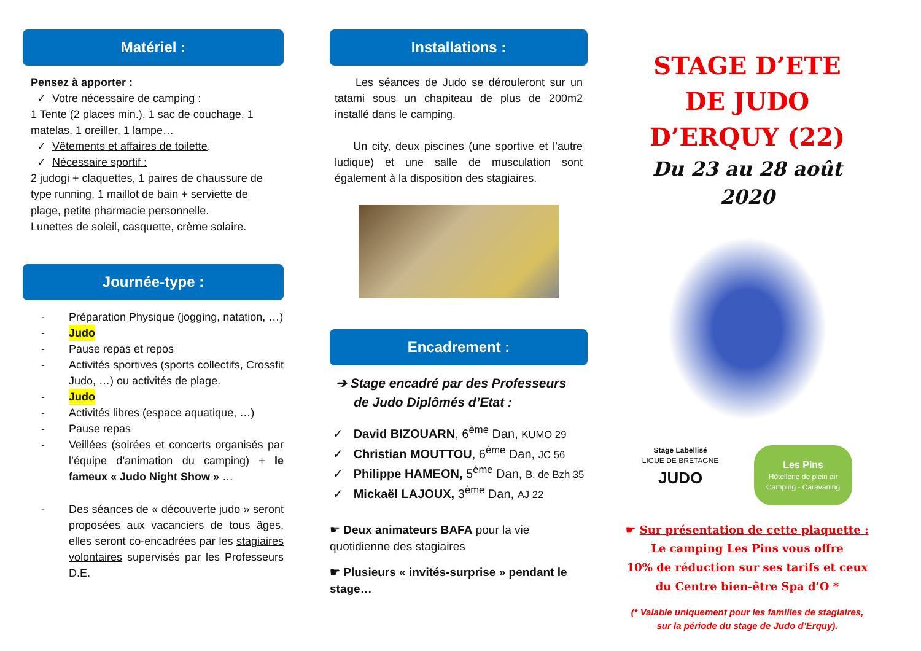Matériel :
Pensez à apporter :
✓ Votre nécessaire de camping :
1 Tente (2 places min.), 1 sac de couchage, 1 matelas, 1 oreiller, 1 lampe…
✓ Vêtements et affaires de toilette.
✓ Nécessaire sportif :
2 judogi + claquettes, 1 paires de chaussure de type running, 1 maillot de bain + serviette de plage, petite pharmacie personnelle.
Lunettes de soleil, casquette, crème solaire.
Journée-type :
- Préparation Physique (jogging, natation, …)
- Judo
- Pause repas et repos
- Activités sportives (sports collectifs, Crossfit Judo, …) ou activités de plage.
- Judo
- Activités libres (espace aquatique, …)
- Pause repas
- Veillées (soirées et concerts organisés par l’équipe d’animation du camping) + le fameux « Judo Night Show » …
- Des séances de « découverte judo » seront proposées aux vacanciers de tous âges, elles seront co-encadrées par les stagiaires volontaires supervisés par les Professeurs D.E.
Installations :
Les séances de Judo se dérouleront sur un tatami sous un chapiteau de plus de 200m2 installé dans le camping.
Un city, deux piscines (une sportive et l’autre ludique) et une salle de musculation sont également à la disposition des stagiaires.
Encadrement :
➔ Stage encadré par des Professeurs
de Judo Diplômés d’Etat :
✓ David BIZOUARN, 6<sup>ème</sup> Dan, KUMO 29
✓ Christian MOUTTOU, 6<sup>ème</sup> Dan, JC 56
✓ Philippe HAMEON, 5<sup>ème</sup> Dan, B. de Bzh 35
✓ Mickaël LAJOUX, 3<sup>ème</sup> Dan, AJ 22
☛ Deux animateurs BAFA pour la vie quotidienne des stagiaires
☛ Plusieurs « invités-surprise » pendant le stage…
STAGE D’ETE
DE JUDO
D’ERQUY (22)
Du 23 au 28 août 2020
Stage Labellisé
LIGUE DE BRETAGNE
JUDO
Les Pins
Hôtellerie de plein air
Camping - Caravaning
☛ Sur présentation de cette plaquette :
Le camping Les Pins vous offre
10% de réduction sur ses tarifs et ceux du Centre bien-être Spa d’O *
(* Valable uniquement pour les familles de stagiaires, sur la période du stage de Judo d’Erquy).